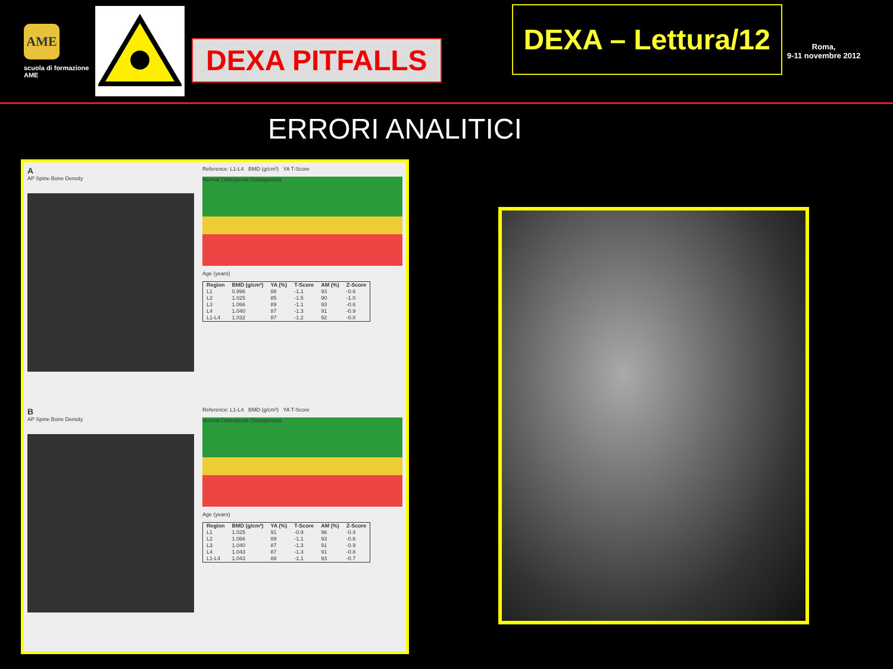AME
scuola di formazione AME
DEXA PITFALLS
DEXA – Lettura/12
Roma,
9-11 novembre 2012
ERRORI ANALITICI
A
AP Spine Bone Density
Reference: L1-L4 BMD (g/cm²) YA T-Score
Normal Osteopenia Osteoporosis
Age (years)
| Region | BMD (g/cm²) | YA (%) | T-Score | AM (%) | Z-Score |
| --- | --- | --- | --- | --- | --- |
| L1 | 0.996 | 88 | -1.1 | 93 | -0.6 |
| L2 | 1.025 | 85 | -1.5 | 90 | -1.0 |
| L3 | 1.066 | 89 | -1.1 | 93 | -0.6 |
| L4 | 1.040 | 87 | -1.3 | 91 | -0.9 |
| L1-L4 | 1.032 | 87 | -1.2 | 92 | -0.8 |
B
AP Spine Bone Density
Reference: L1-L4 BMD (g/cm²) YA T-Score
Normal Osteopenia Osteoporosis
Age (years)
| Region | BMD (g/cm²) | YA (%) | T-Score | AM (%) | Z-Score |
| --- | --- | --- | --- | --- | --- |
| L1 | 1.025 | 91 | -0.9 | 96 | -0.4 |
| L2 | 1.066 | 89 | -1.1 | 93 | -0.6 |
| L3 | 1.040 | 87 | -1.3 | 91 | -0.9 |
| L4 | 1.043 | 87 | -1.3 | 91 | -0.8 |
| L1-L4 | 1.043 | 88 | -1.1 | 93 | -0.7 |